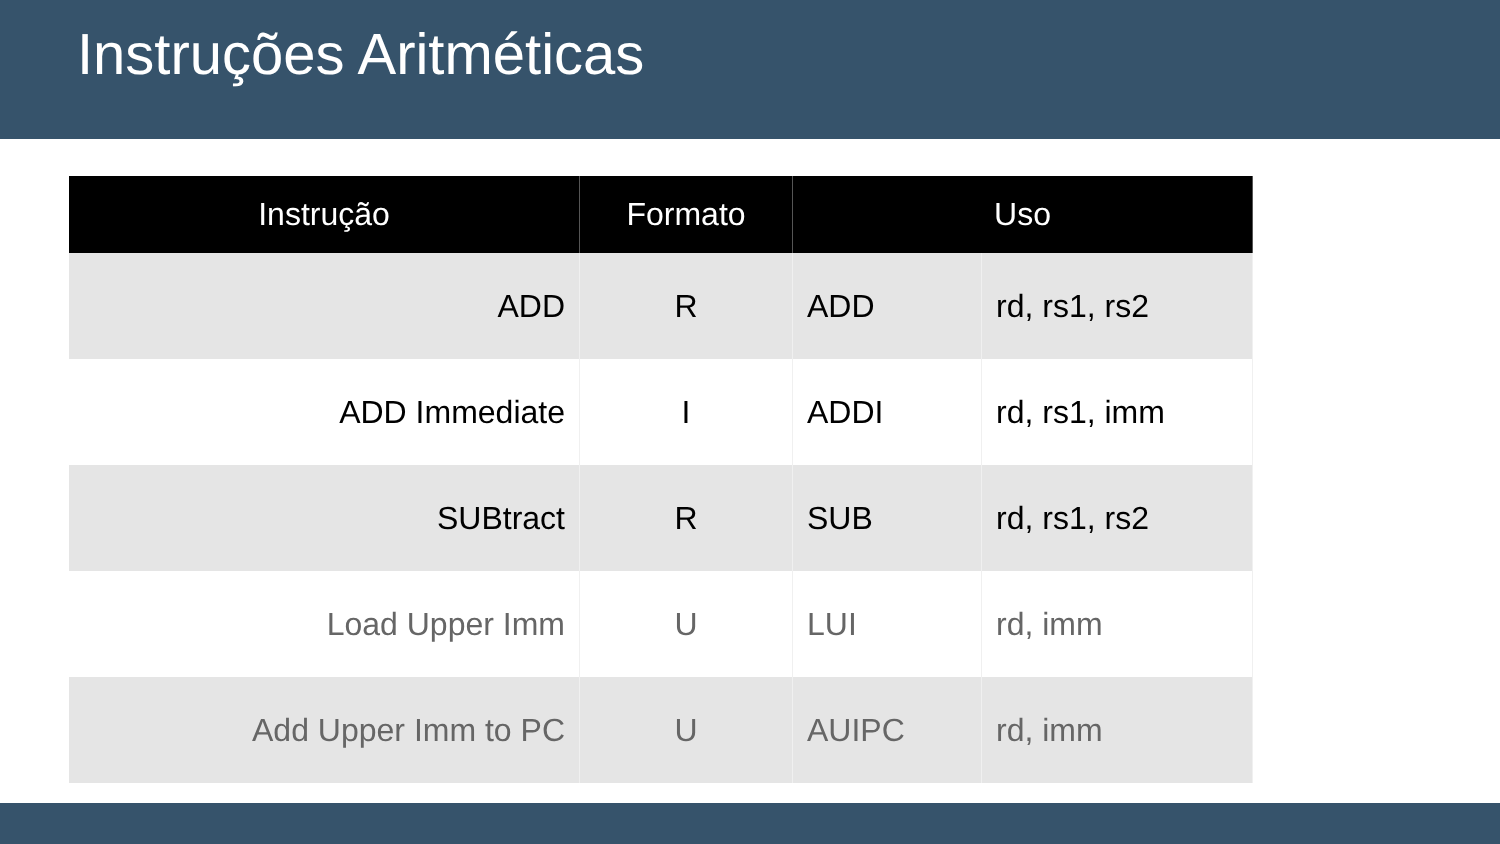Instruções Aritméticas
| Instrução | Formato | Uso | |
| --- | --- | --- | --- |
| ADD | R | ADD | rd, rs1, rs2 |
| ADD Immediate | I | ADDI | rd, rs1, imm |
| SUBtract | R | SUB | rd, rs1, rs2 |
| Load Upper Imm | U | LUI | rd, imm |
| Add Upper Imm to PC | U | AUIPC | rd, imm |